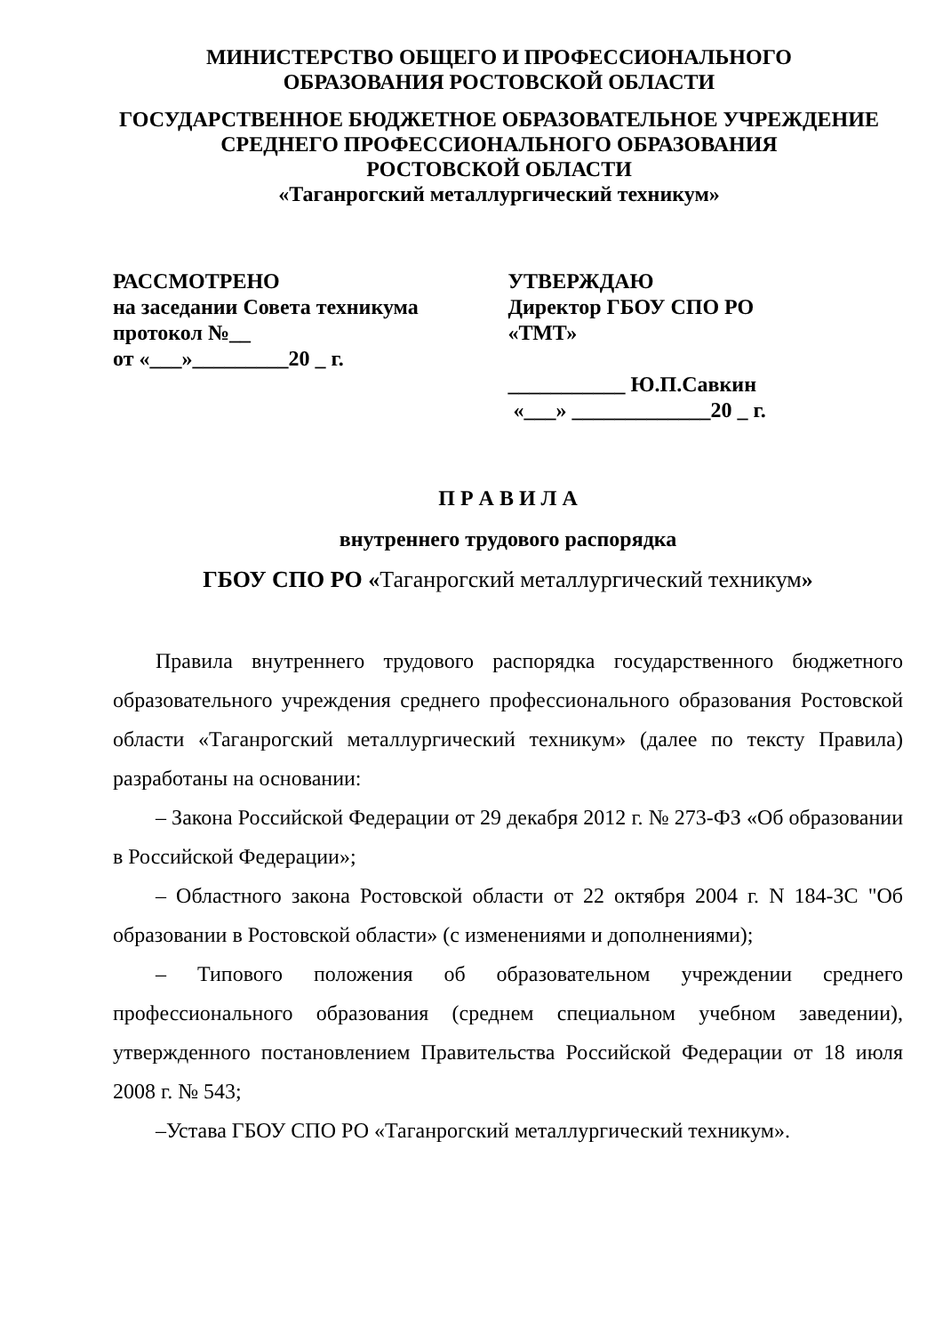МИНИСТЕРСТВО ОБЩЕГО И ПРОФЕССИОНАЛЬНОГО
ОБРАЗОВАНИЯ РОСТОВСКОЙ ОБЛАСТИ
ГОСУДАРСТВЕННОЕ БЮДЖЕТНОЕ ОБРАЗОВАТЕЛЬНОЕ УЧРЕЖДЕНИЕ
СРЕДНЕГО ПРОФЕССИОНАЛЬНОГО ОБРАЗОВАНИЯ
РОСТОВСКОЙ ОБЛАСТИ
«Таганрогский металлургический техникум»
РАССМОТРЕНО
на заседании Совета техникума
протокол №__
от «___»_________20 _ г.
УТВЕРЖДАЮ
Директор ГБОУ СПО РО
«ТМТ»
___________ Ю.П.Савкин
«___» _____________20 _ г.
П Р А В И Л А
внутреннего трудового распорядка
ГБОУ СПО РО «Таганрогский металлургический техникум»
Правила внутреннего трудового распорядка государственного бюджетного образовательного учреждения среднего профессионального образования Ростовской области «Таганрогский металлургический техникум» (далее по тексту Правила) разработаны на основании:
– Закона Российской Федерации от 29 декабря 2012 г. № 273-ФЗ «Об образовании в Российской Федерации»;
– Областного закона Ростовской области от 22 октября 2004 г. N 184-ЗС "Об образовании в Ростовской области» (с изменениями и дополнениями);
– Типового положения об образовательном учреждении среднего профессионального образования (среднем специальном учебном заведении), утвержденного постановлением Правительства Российской Федерации от 18 июля 2008 г. № 543;
–Устава ГБОУ СПО РО «Таганрогский металлургический техникум».